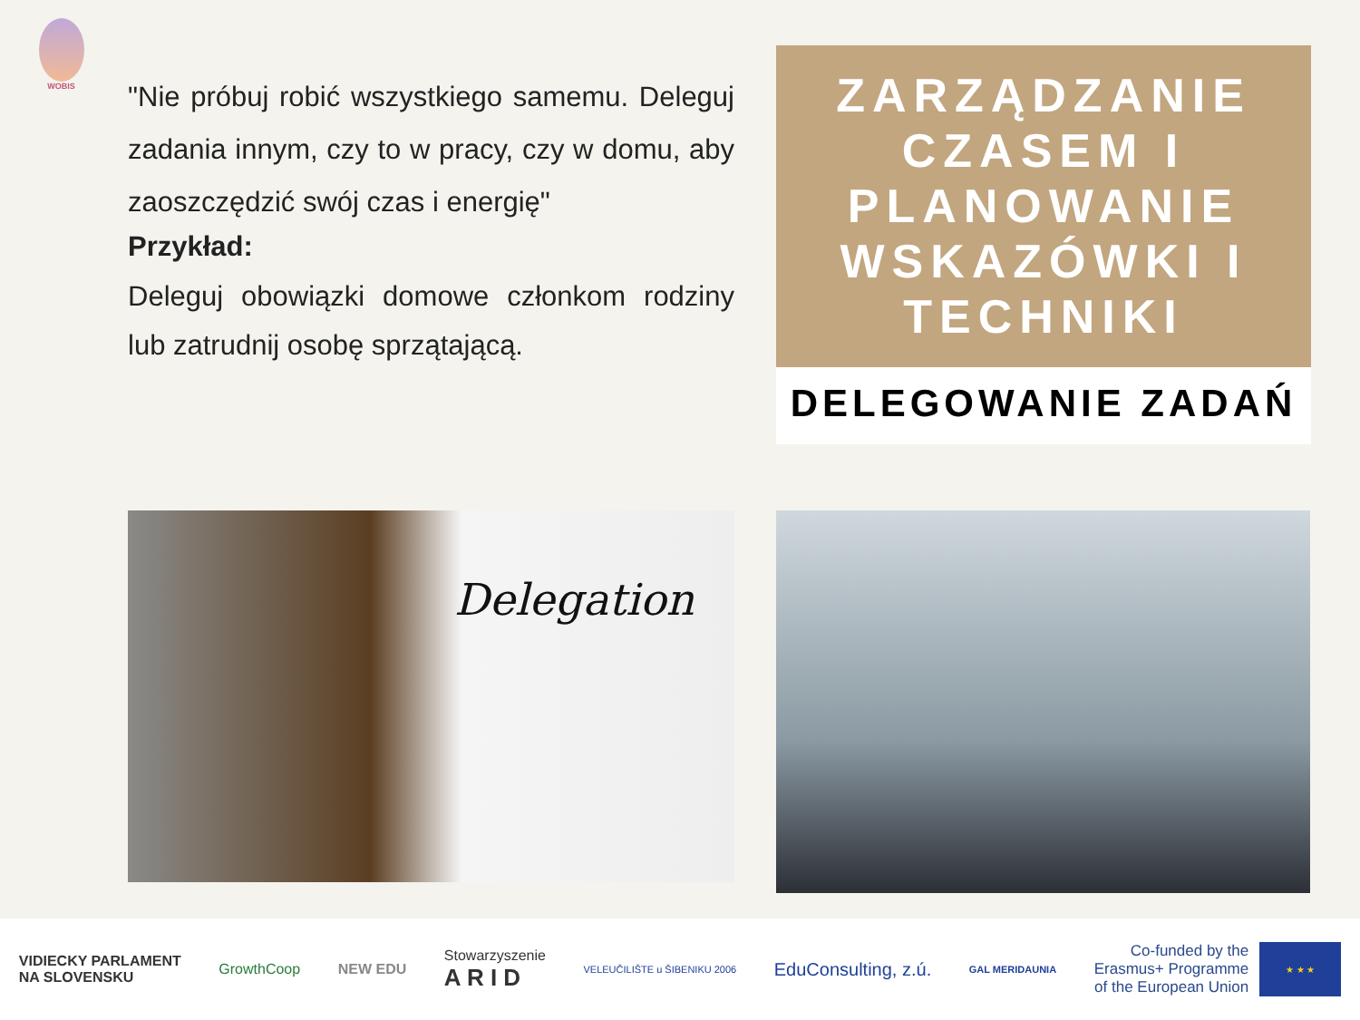WOBIS
"Nie próbuj robić wszystkiego samemu. Deleguj zadania innym, czy to w pracy, czy w domu, aby zaoszczędzić swój czas i energię"
Przykład:
Deleguj obowiązki domowe członkom rodziny lub zatrudnij osobę sprzątającą.
ZARZĄDZANIE CZASEM I PLANOWANIE WSKAZÓWKI I TECHNIKI
DELEGOWANIE ZADAŃ
Delegation
VIDIECKY PARLAMENT
NA SLOVENSKU
GrowthCoop NEW EDU
Stowarzyszenie
A R I D
VELEUČILIŠTE u ŠIBENIKU 2006
EduConsulting, z.ú.
GAL MERIDAUNIA
Co-funded by the
Erasmus+ Programme
of the European Union
★ ★ ★